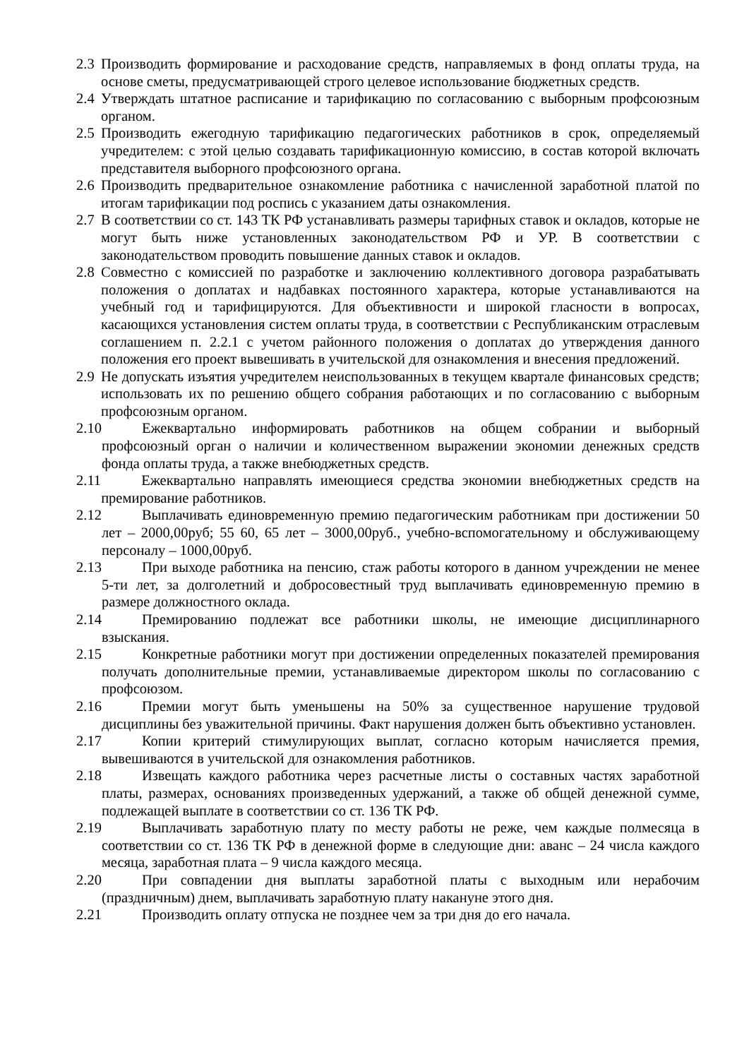2.3 Производить формирование и расходование средств, направляемых в фонд оплаты труда, на основе сметы, предусматривающей строго целевое использование бюджетных средств.
2.4 Утверждать штатное расписание и тарификацию по согласованию с выборным профсоюзным органом.
2.5 Производить ежегодную тарификацию педагогических работников в срок, определяемый учредителем: с этой целью создавать тарификационную комиссию, в состав которой включать представителя выборного профсоюзного органа.
2.6 Производить предварительное ознакомление работника с начисленной заработной платой по итогам тарификации под роспись с указанием даты ознакомления.
2.7 В соответствии со ст. 143 ТК РФ устанавливать размеры тарифных ставок и окладов, которые не могут быть ниже установленных законодательством РФ и УР. В соответствии с законодательством проводить повышение данных ставок и окладов.
2.8 Совместно с комиссией по разработке и заключению коллективного договора разрабатывать положения о доплатах и надбавках постоянного характера, которые устанавливаются на учебный год и тарифицируются. Для объективности и широкой гласности в вопросах, касающихся установления систем оплаты труда, в соответствии с Республиканским отраслевым соглашением п. 2.2.1 с учетом районного положения о доплатах до утверждения данного положения его проект вывешивать в учительской для ознакомления и внесения предложений.
2.9 Не допускать изъятия учредителем неиспользованных в текущем квартале финансовых средств; использовать их по решению общего собрания работающих и по согласованию с выборным профсоюзным органом.
2.10 Ежеквартально информировать работников на общем собрании и выборный профсоюзный орган о наличии и количественном выражении экономии денежных средств фонда оплаты труда, а также внебюджетных средств.
2.11 Ежеквартально направлять имеющиеся средства экономии внебюджетных средств на премирование работников.
2.12 Выплачивать единовременную премию педагогическим работникам при достижении 50 лет – 2000,00руб; 55 60, 65 лет – 3000,00руб., учебно-вспомогательному и обслуживающему персоналу – 1000,00руб.
2.13 При выходе работника на пенсию, стаж работы которого в данном учреждении не менее 5-ти лет, за долголетний и добросовестный труд выплачивать единовременную премию в размере должностного оклада.
2.14 Премированию подлежат все работники школы, не имеющие дисциплинарного взыскания.
2.15 Конкретные работники могут при достижении определенных показателей премирования получать дополнительные премии, устанавливаемые директором школы по согласованию с профсоюзом.
2.16 Премии могут быть уменьшены на 50% за существенное нарушение трудовой дисциплины без уважительной причины. Факт нарушения должен быть объективно установлен.
2.17 Копии критерий стимулирующих выплат, согласно которым начисляется премия, вывешиваются в учительской для ознакомления работников.
2.18 Извещать каждого работника через расчетные листы о составных частях заработной платы, размерах, основаниях произведенных удержаний, а также об общей денежной сумме, подлежащей выплате в соответствии со ст. 136 ТК РФ.
2.19 Выплачивать заработную плату по месту работы не реже, чем каждые полмесяца в соответствии со ст. 136 ТК РФ в денежной форме в следующие дни: аванс – 24 числа каждого месяца, заработная плата – 9 числа каждого месяца.
2.20 При совпадении дня выплаты заработной платы с выходным или нерабочим (праздничным) днем, выплачивать заработную плату накануне этого дня.
2.21 Производить оплату отпуска не позднее чем за три дня до его начала.